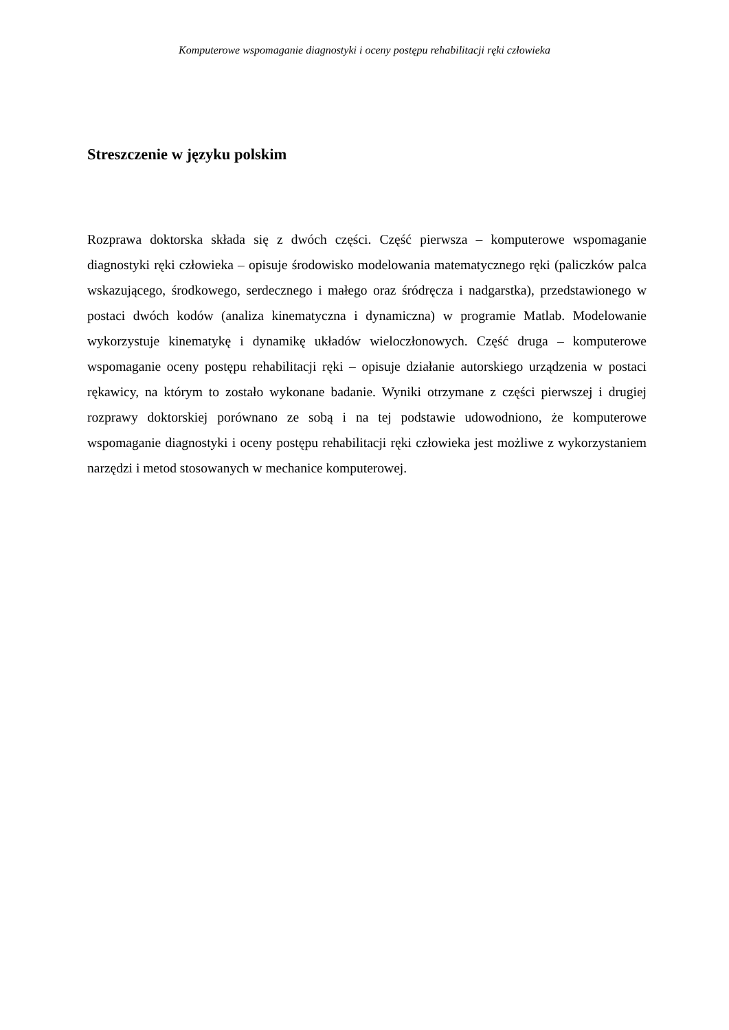Komputerowe wspomaganie diagnostyki i oceny postępu rehabilitacji ręki człowieka
Streszczenie w języku polskim
Rozprawa doktorska składa się z dwóch części. Część pierwsza – komputerowe wspomaganie diagnostyki ręki człowieka – opisuje środowisko modelowania matematycznego ręki (paliczków palca wskazującego, środkowego, serdecznego i małego oraz śródręcza i nadgarstka), przedstawionego w postaci dwóch kodów (analiza kinematyczna i dynamiczna) w programie Matlab. Modelowanie wykorzystuje kinematykę i dynamikę układów wieloczłonowych. Część druga – komputerowe wspomaganie oceny postępu rehabilitacji ręki – opisuje działanie autorskiego urządzenia w postaci rękawicy, na którym to zostało wykonane badanie. Wyniki otrzymane z części pierwszej i drugiej rozprawy doktorskiej porównano ze sobą i na tej podstawie udowodniono, że komputerowe wspomaganie diagnostyki i oceny postępu rehabilitacji ręki człowieka jest możliwe z wykorzystaniem narzędzi i metod stosowanych w mechanice komputerowej.